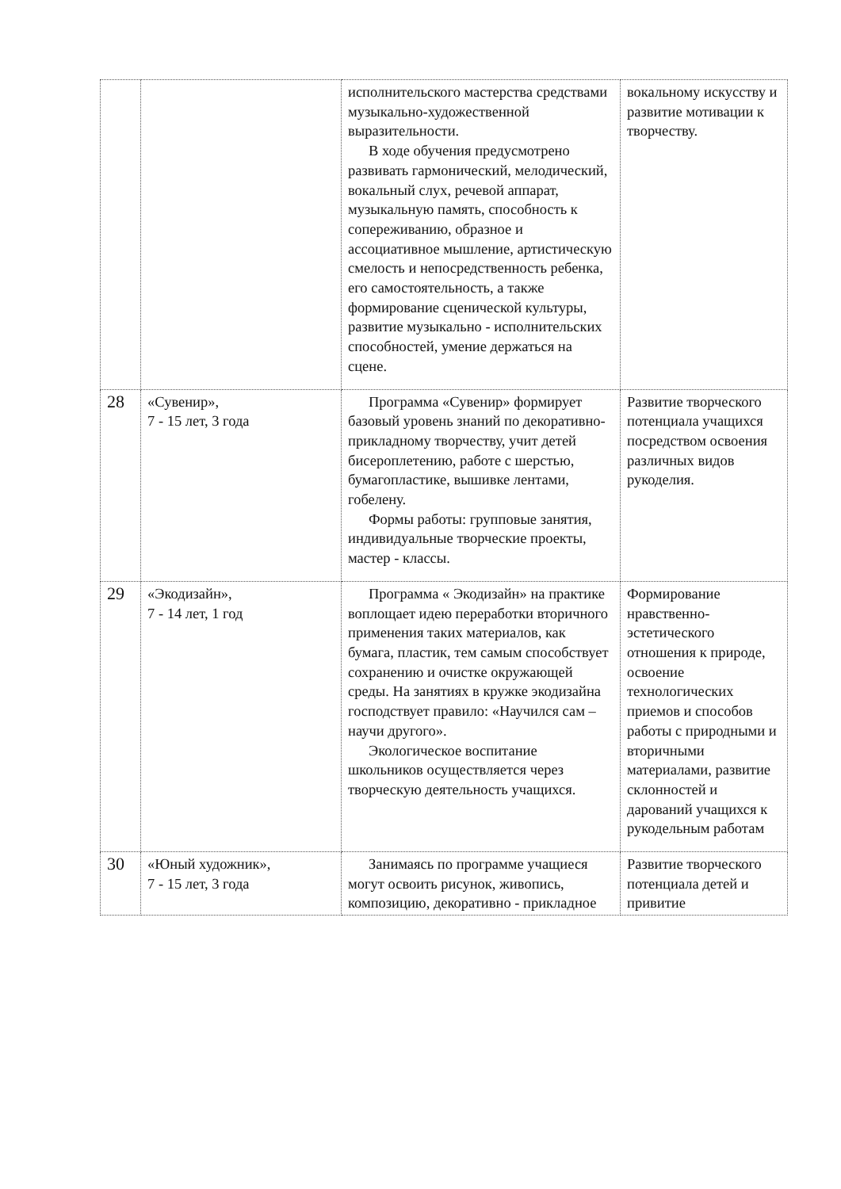| | | исполнительского мастерства средствами музыкально-художественной выразительности. В ходе обучения предусмотрено развивать гармонический, мелодический, вокальный слух, речевой аппарат, музыкальную память, способность к сопереживанию, образное и ассоциативное мышление, артистическую смелость и непосредственность ребенка, его самостоятельность, а также формирование сценической культуры, развитие музыкально - исполнительских способностей, умение держаться на сцене. | вокальному искусству и развитие мотивации к творчеству. |
| 28 | «Сувенир», 7 - 15 лет, 3 года | Программа «Сувенир» формирует базовый уровень знаний по декоративно-прикладному творчеству, учит детей бисероплетению, работе с шерстью, бумагопластике, вышивке лентами, гобелену. Формы работы: групповые занятия, индивидуальные творческие проекты, мастер - классы. | Развитие творческого потенциала учащихся посредством освоения различных видов рукоделия. |
| 29 | «Экодизайн», 7 - 14 лет, 1 год | Программа « Экодизайн» на практике воплощает идею переработки вторичного применения таких материалов, как бумага, пластик, тем самым способствует сохранению и очистке окружающей среды. На занятиях в кружке экодизайна господствует правило: «Научился сам – научи другого». Экологическое воспитание школьников осуществляется через творческую деятельность учащихся. | Формирование нравственно-эстетического отношения к природе, освоение технологических приемов и способов работы с природными и вторичными материалами, развитие склонностей и дарований учащихся к рукодельным работам |
| 30 | «Юный художник», 7 - 15 лет, 3 года | Занимаясь по программе учащиеся могут освоить рисунок, живопись, композицию, декоративно - прикладное | Развитие творческого потенциала детей и привитие |